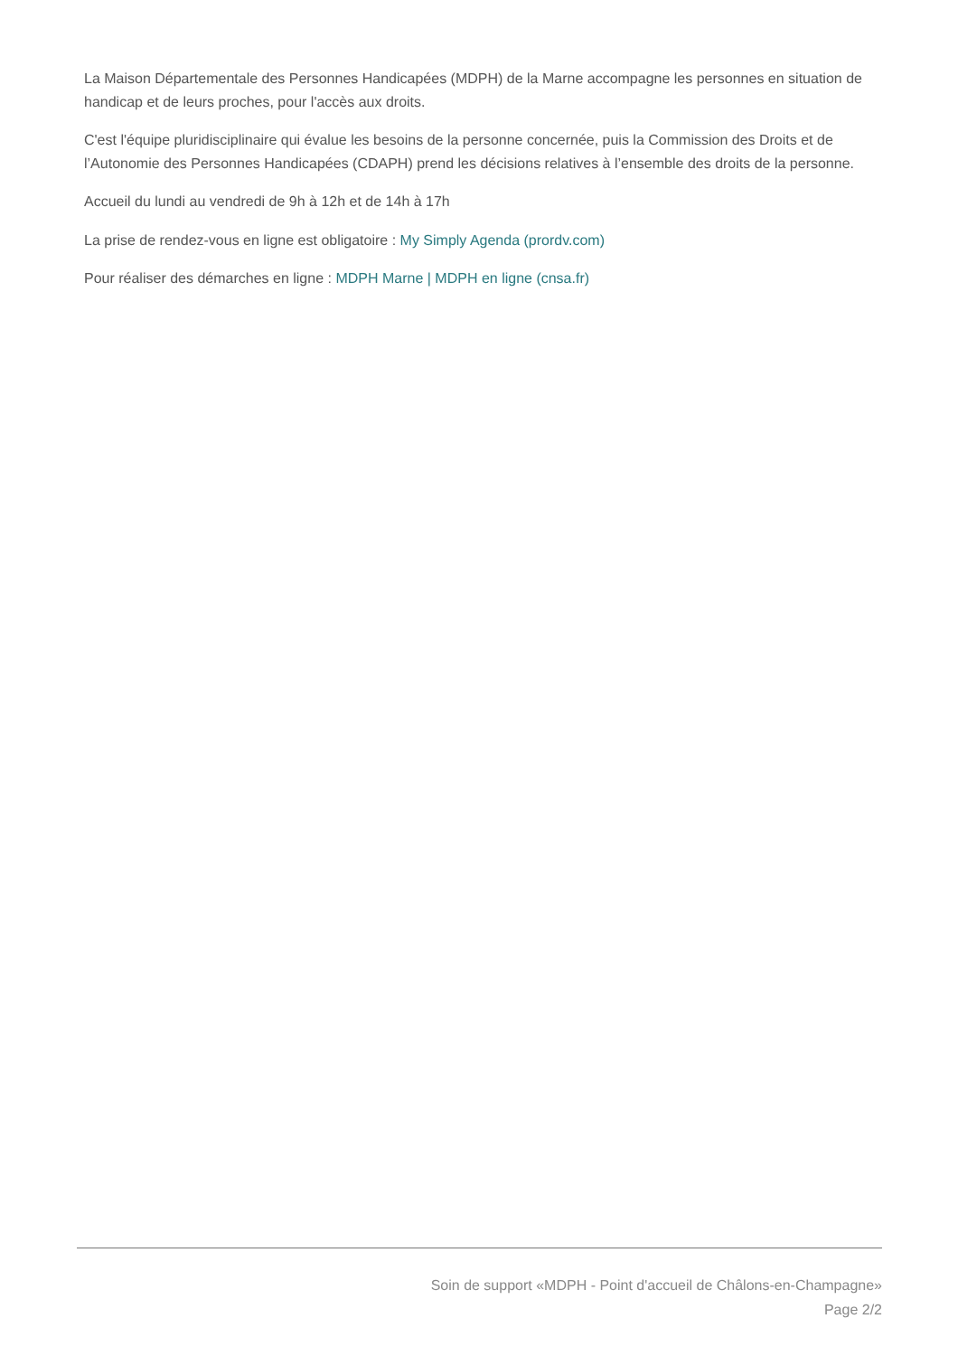La Maison Départementale des Personnes Handicapées (MDPH) de la Marne accompagne les personnes en situation de handicap et de leurs proches, pour l'accès aux droits.
C'est l'équipe pluridisciplinaire qui évalue les besoins de la personne concernée, puis la Commission des Droits et de l’Autonomie des Personnes Handicapées (CDAPH) prend les décisions relatives à l’ensemble des droits de la personne.
Accueil du lundi au vendredi de 9h à 12h et de 14h à 17h
La prise de rendez-vous en ligne est obligatoire : My Simply Agenda (prordv.com)
Pour réaliser des démarches en ligne : MDPH Marne | MDPH en ligne (cnsa.fr)
Soin de support «MDPH - Point d'accueil de Châlons-en-Champagne»
Page 2/2